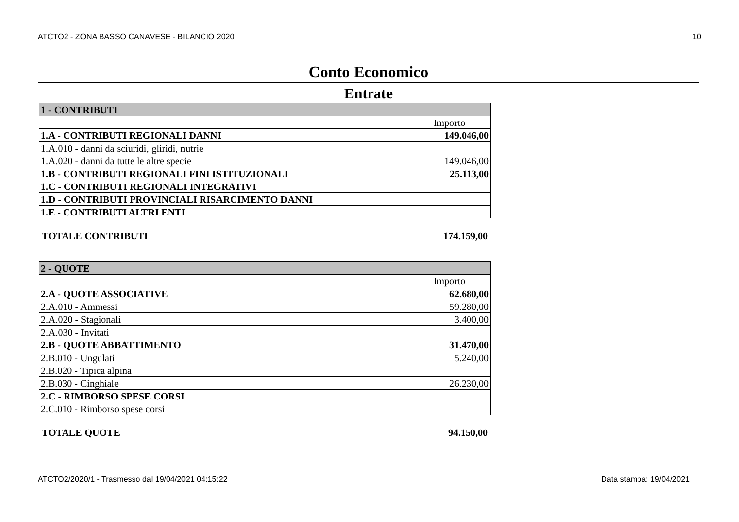ATCTO2 - ZONA BASSO CANAVESE - BILANCIO 2020 10
Conto Economico
Entrate
| 1 - CONTRIBUTI | |
| | Importo |
| 1.A - CONTRIBUTI REGIONALI DANNI | 149.046,00 |
| 1.A.010 - danni da sciuridi, gliridi, nutrie | |
| 1.A.020 - danni da tutte le altre specie | 149.046,00 |
| 1.B - CONTRIBUTI REGIONALI FINI ISTITUZIONALI | 25.113,00 |
| 1.C - CONTRIBUTI REGIONALI INTEGRATIVI | |
| 1.D - CONTRIBUTI PROVINCIALI RISARCIMENTO DANNI | |
| 1.E - CONTRIBUTI ALTRI ENTI | |
TOTALE CONTRIBUTI 174.159,00
| 2 - QUOTE | |
| | Importo |
| 2.A - QUOTE ASSOCIATIVE | 62.680,00 |
| 2.A.010 - Ammessi | 59.280,00 |
| 2.A.020 - Stagionali | 3.400,00 |
| 2.A.030 - Invitati | |
| 2.B - QUOTE ABBATTIMENTO | 31.470,00 |
| 2.B.010 - Ungulati | 5.240,00 |
| 2.B.020 - Tipica alpina | |
| 2.B.030 - Cinghiale | 26.230,00 |
| 2.C - RIMBORSO SPESE CORSI | |
| 2.C.010 - Rimborso spese corsi | |
TOTALE QUOTE 94.150,00
ATCTO2/2020/1 - Trasmesso dal 19/04/2021 04:15:22 Data stampa: 19/04/2021